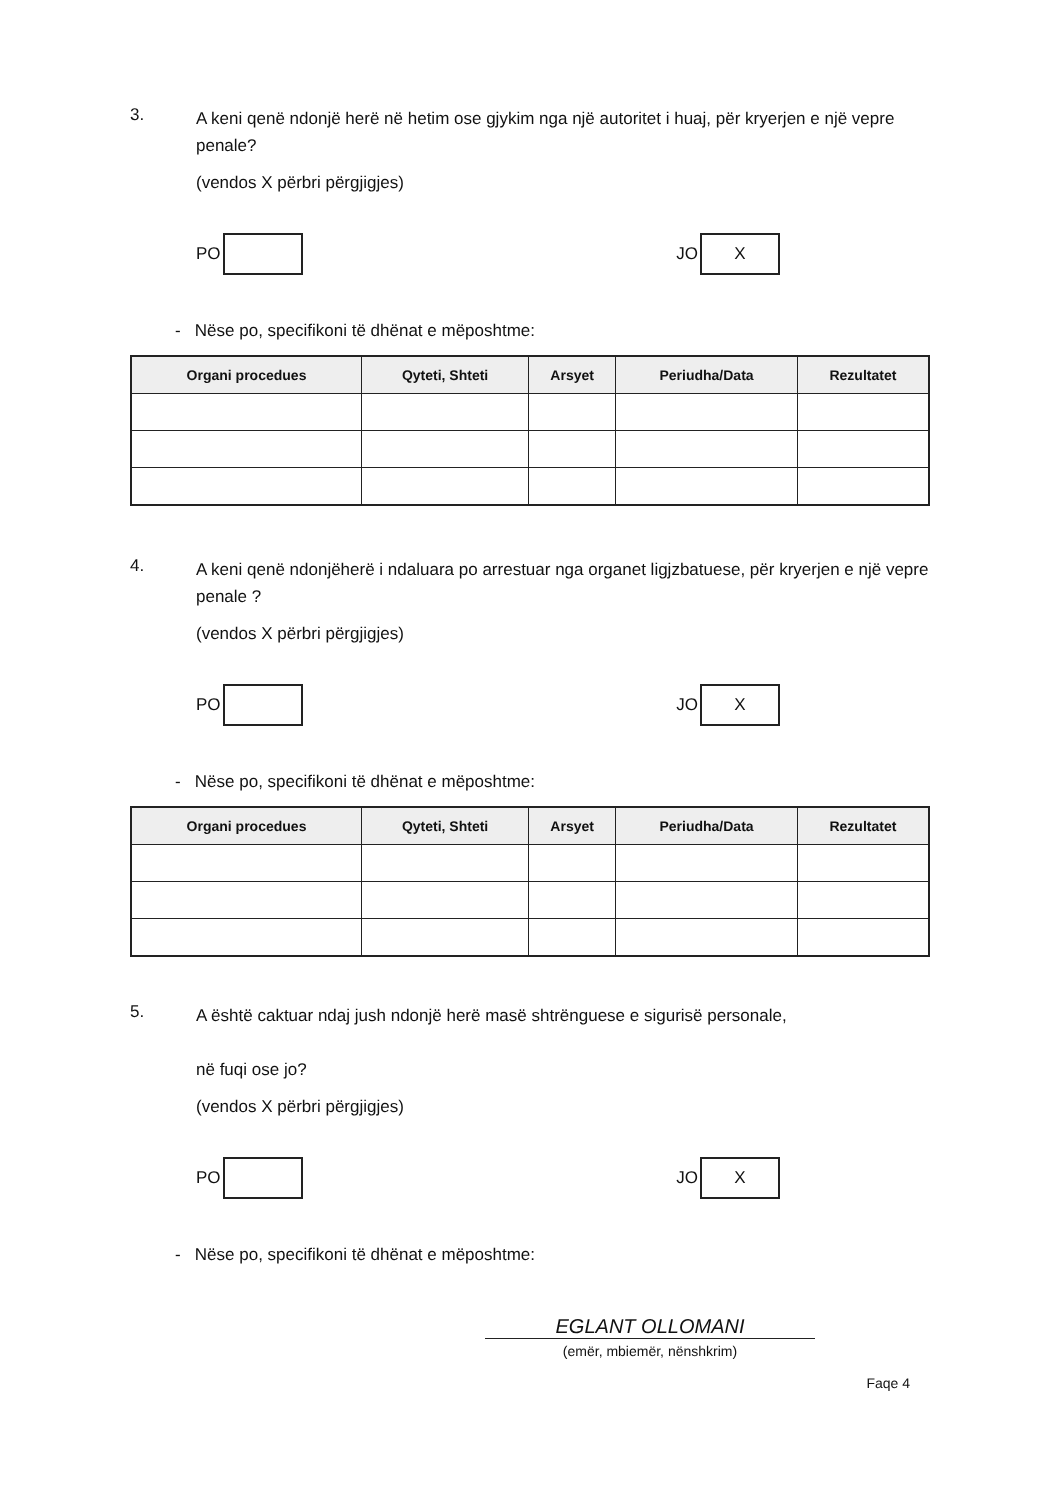3.
A keni qenë ndonjë herë në hetim ose gjykim nga një autoritet i huaj, për kryerjen e një vepre penale?
(vendos X përbri përgjigjes)
PO
JO
X
- Nëse po, specifikoni të dhënat e mëposhtme:
| Organi procedues | Qyteti, Shteti | Arsyet | Periudha/Data | Rezultatet |
| --- | --- | --- | --- | --- |
4.
A keni qenë ndonjëherë i ndaluara po arrestuar nga organet ligjzbatuese, për kryerjen e një vepre penale ?
(vendos X përbri përgjigjes)
PO
JO
X
- Nëse po, specifikoni të dhënat e mëposhtme:
| Organi procedues | Qyteti, Shteti | Arsyet | Periudha/Data | Rezultatet |
| --- | --- | --- | --- | --- |
5.
A është caktuar ndaj jush ndonjë herë masë shtrënguese e sigurisë personale,
në fuqi ose jo?
(vendos X përbri përgjigjes)
PO
JO
X
- Nëse po, specifikoni të dhënat e mëposhtme:
EGLANT OLLOMANI
(emër, mbiemër, nënshkrim)
Faqe 4